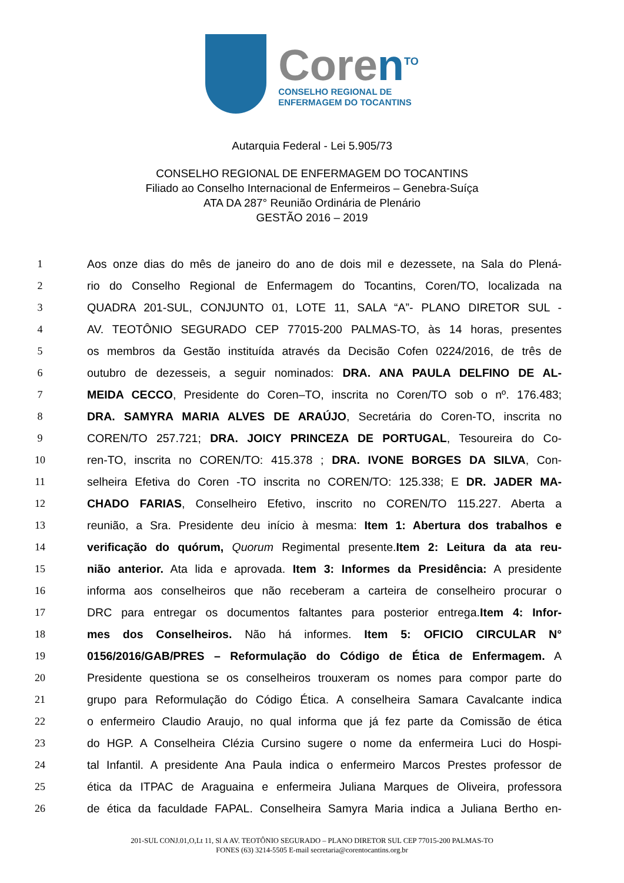Coren<sup>TO</sup>
CONSELHO REGIONAL DE
ENFERMAGEM DO TOCANTINS
Autarquia Federal - Lei 5.905/73
CONSELHO REGIONAL DE ENFERMAGEM DO TOCANTINS
Filiado ao Conselho Internacional de Enfermeiros – Genebra-Suíça
ATA DA 287° Reunião Ordinária de Plenário
GESTÃO 2016 – 2019
1 Aos onze dias do mês de janeiro do ano de dois mil e dezessete, na Sala do Plená-
2 rio do Conselho Regional de Enfermagem do Tocantins, Coren/TO, localizada na
3 QUADRA 201-SUL, CONJUNTO 01, LOTE 11, SALA “A”- PLANO DIRETOR SUL -
4 AV. TEOTÔNIO SEGURADO CEP 77015-200 PALMAS-TO, às 14 horas, presentes
5 os membros da Gestão instituída através da Decisão Cofen 0224/2016, de três de
6 outubro de dezesseis, a seguir nominados: DRA. ANA PAULA DELFINO DE AL-
7 MEIDA CECCO, Presidente do Coren–TO, inscrita no Coren/TO sob o nº. 176.483;
8 DRA. SAMYRA MARIA ALVES DE ARAÚJO, Secretária do Coren-TO, inscrita no
9 COREN/TO 257.721; DRA. JOICY PRINCEZA DE PORTUGAL, Tesoureira do Co-
10 ren-TO, inscrita no COREN/TO: 415.378 ; DRA. IVONE BORGES DA SILVA, Con-
11 selheira Efetiva do Coren -TO inscrita no COREN/TO: 125.338; E DR. JADER MA-
12 CHADO FARIAS, Conselheiro Efetivo, inscrito no COREN/TO 115.227. Aberta a
13 reunião, a Sra. Presidente deu início à mesma: Item 1: Abertura dos trabalhos e
14 verificação do quórum, Quorum Regimental presente.Item 2: Leitura da ata reu-
15 nião anterior. Ata lida e aprovada. Item 3: Informes da Presidência: A presidente
16 informa aos conselheiros que não receberam a carteira de conselheiro procurar o
17 DRC para entregar os documentos faltantes para posterior entrega.Item 4: Infor-
18 mes dos Conselheiros. Não há informes. Item 5: OFICIO CIRCULAR N°
19 0156/2016/GAB/PRES – Reformulação do Código de Ética de Enfermagem. A
20 Presidente questiona se os conselheiros trouxeram os nomes para compor parte do
21 grupo para Reformulação do Código Ética. A conselheira Samara Cavalcante indica
22 o enfermeiro Claudio Araujo, no qual informa que já fez parte da Comissão de ética
23 do HGP. A Conselheira Clézia Cursino sugere o nome da enfermeira Luci do Hospi-
24 tal Infantil. A presidente Ana Paula indica o enfermeiro Marcos Prestes professor de
25 ética da ITPAC de Araguaina e enfermeira Juliana Marques de Oliveira, professora
26 de ética da faculdade FAPAL. Conselheira Samyra Maria indica a Juliana Bertho en-
201-SUL CONJ.01,O,Lt 11, Sl A AV. TEOTÔNIO SEGURADO – PLANO DIRETOR SUL CEP 77015-200 PALMAS-TO
FONES (63) 3214-5505 E-mail secretaria@corentocantins.org.br